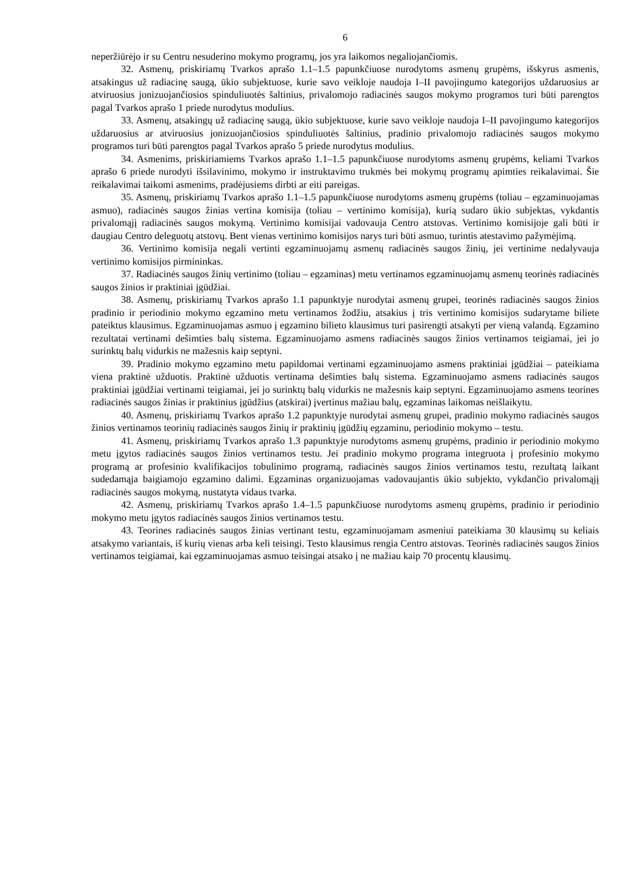6
neperžiūrėjo ir su Centru nesuderino mokymo programų, jos yra laikomos negaliojančiomis.
32. Asmenų, priskiriamų Tvarkos aprašo 1.1–1.5 papunkčiuose nurodytoms asmenų grupėms, išskyrus asmenis, atsakingus už radiacinę saugą, ūkio subjektuose, kurie savo veikloje naudoja I–II pavojingumo kategorijos uždaruosius ar atviruosius jonizuojančiosios spinduliuotės šaltinius, privalomojo radiacinės saugos mokymo programos turi būti parengtos pagal Tvarkos aprašo 1 priede nurodytus modulius.
33. Asmenų, atsakingų už radiacinę saugą, ūkio subjektuose, kurie savo veikloje naudoja I–II pavojingumo kategorijos uždaruosius ar atviruosius jonizuojančiosios spinduliuotės šaltinius, pradinio privalomojo radiacinės saugos mokymo programos turi būti parengtos pagal Tvarkos aprašo 5 priede nurodytus modulius.
34. Asmenims, priskiriamiems Tvarkos aprašo 1.1–1.5 papunkčiuose nurodytoms asmenų grupėms, keliami Tvarkos aprašo 6 priede nurodyti išsilavinimo, mokymo ir instruktavimo trukmės bei mokymų programų apimties reikalavimai. Šie reikalavimai taikomi asmenims, pradėjusiems dirbti ar eiti pareigas.
35. Asmenų, priskiriamų Tvarkos aprašo 1.1–1.5 papunkčiuose nurodytoms asmenų grupėms (toliau – egzaminuojamas asmuo), radiacinės saugos žinias vertina komisija (toliau – vertinimo komisija), kurią sudaro ūkio subjektas, vykdantis privalomąjį radiacinės saugos mokymą. Vertinimo komisijai vadovauja Centro atstovas. Vertinimo komisijoje gali būti ir daugiau Centro deleguotų atstovų. Bent vienas vertinimo komisijos narys turi būti asmuo, turintis atestavimo pažymėjimą.
36. Vertinimo komisija negali vertinti egzaminuojamų asmenų radiacinės saugos žinių, jei vertinime nedalyvauja vertinimo komisijos pirmininkas.
37. Radiacinės saugos žinių vertinimo (toliau – egzaminas) metu vertinamos egzaminuojamų asmenų teorinės radiacinės saugos žinios ir praktiniai įgūdžiai.
38. Asmenų, priskiriamų Tvarkos aprašo 1.1 papunktyje nurodytai asmenų grupei, teorinės radiacinės saugos žinios pradinio ir periodinio mokymo egzamino metu vertinamos žodžiu, atsakius į tris vertinimo komisijos sudarytame biliete pateiktus klausimus. Egzaminuojamas asmuo į egzamino bilieto klausimus turi pasirengti atsakyti per vieną valandą. Egzamino rezultatai vertinami dešimties balų sistema. Egzaminuojamo asmens radiacinės saugos žinios vertinamos teigiamai, jei jo surinktų balų vidurkis ne mažesnis kaip septyni.
39. Pradinio mokymo egzamino metu papildomai vertinami egzaminuojamo asmens praktiniai įgūdžiai – pateikiama viena praktinė užduotis. Praktinė užduotis vertinama dešimties balų sistema. Egzaminuojamo asmens radiacinės saugos praktiniai įgūdžiai vertinami teigiamai, jei jo surinktų balų vidurkis ne mažesnis kaip septyni. Egzaminuojamo asmens teorines radiacinės saugos žinias ir praktinius įgūdžius (atskirai) įvertinus mažiau balų, egzaminas laikomas neišlaikytu.
40. Asmenų, priskiriamų Tvarkos aprašo 1.2 papunktyje nurodytai asmenų grupei, pradinio mokymo radiacinės saugos žinios vertinamos teorinių radiacinės saugos žinių ir praktinių įgūdžių egzaminu, periodinio mokymo – testu.
41. Asmenų, priskiriamų Tvarkos aprašo 1.3 papunktyje nurodytoms asmenų grupėms, pradinio ir periodinio mokymo metu įgytos radiacinės saugos žinios vertinamos testu. Jei pradinio mokymo programa integruota į profesinio mokymo programą ar profesinio kvalifikacijos tobulinimo programą, radiacinės saugos žinios vertinamos testu, rezultatą laikant sudedamąja baigiamojo egzamino dalimi. Egzaminas organizuojamas vadovaujantis ūkio subjekto, vykdančio privalomąjį radiacinės saugos mokymą, nustatyta vidaus tvarka.
42. Asmenų, priskiriamų Tvarkos aprašo 1.4–1.5 papunkčiuose nurodytoms asmenų grupėms, pradinio ir periodinio mokymo metu įgytos radiacinės saugos žinios vertinamos testu.
43. Teorines radiacinės saugos žinias vertinant testu, egzaminuojamam asmeniui pateikiama 30 klausimų su keliais atsakymo variantais, iš kurių vienas arba keli teisingi. Testo klausimus rengia Centro atstovas. Teorinės radiacinės saugos žinios vertinamos teigiamai, kai egzaminuojamas asmuo teisingai atsako į ne mažiau kaip 70 procentų klausimų.